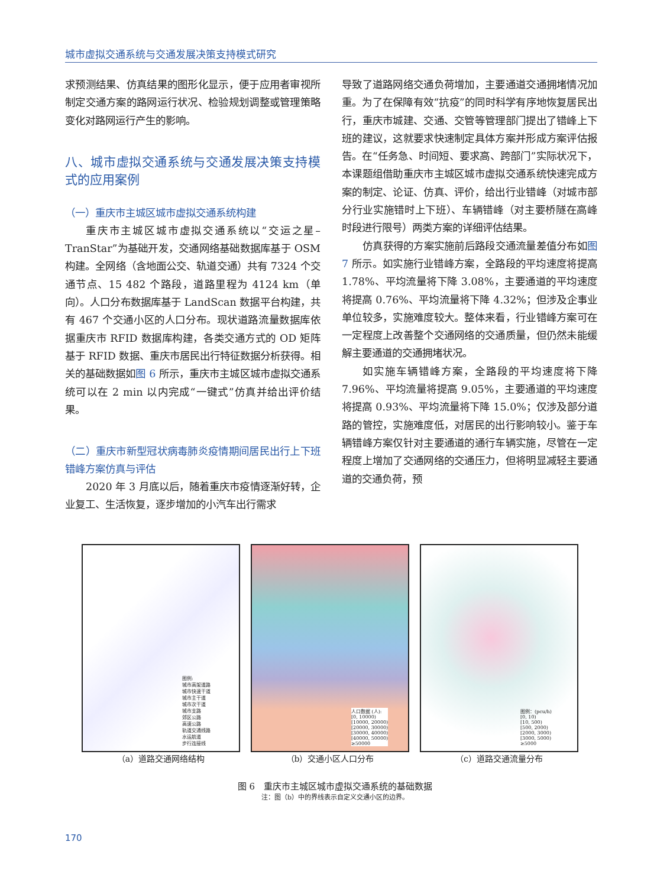城市虚拟交通系统与交通发展决策支持模式研究
求预测结果、仿真结果的图形化显示，便于应用者审视所制定交通方案的路网运行状况、检验规划调整或管理策略变化对路网运行产生的影响。
八、城市虚拟交通系统与交通发展决策支持模式的应用案例
（一）重庆市主城区城市虚拟交通系统构建
重庆市主城区城市虚拟交通系统以“交运之星–TranStar”为基础开发，交通网络基础数据库基于 OSM 构建。全网络（含地面公交、轨道交通）共有 7324 个交通节点、15 482 个路段，道路里程为 4124 km（单向）。人口分布数据库基于 LandScan 数据平台构建，共有 467 个交通小区的人口分布。现状道路流量数据库依据重庆市 RFID 数据库构建，各类交通方式的 OD 矩阵基于 RFID 数据、重庆市居民出行特征数据分析获得。相关的基础数据如图 6 所示，重庆市主城区城市虚拟交通系统可以在 2 min 以内完成“一键式”仿真并给出评价结果。
（二）重庆市新型冠状病毒肺炎疫情期间居民出行上下班错峰方案仿真与评估
2020 年 3 月底以后，随着重庆市疫情逐渐好转，企业复工、生活恢复，逐步增加的小汽车出行需求
导致了道路网络交通负荷增加，主要通道交通拥堵情况加重。为了在保障有效“抗疫”的同时科学有序地恢复居民出行，重庆市城建、交通、交管等管理部门提出了错峰上下班的建议，这就要求快速制定具体方案并形成方案评估报告。在“任务急、时间短、要求高、跨部门”实际状况下，本课题组借助重庆市主城区城市虚拟交通系统快速完成方案的制定、论证、仿真、评价，给出行业错峰（对城市部分行业实施错时上下班）、车辆错峰（对主要桥隧在高峰时段进行限号）两类方案的详细评估结果。
仿真获得的方案实施前后路段交通流量差值分布如图 7 所示。如实施行业错峰方案，全路段的平均速度将提高 1.78%、平均流量将下降 3.08%，主要通道的平均速度将提高 0.76%、平均流量将下降 4.32%；但涉及企事业单位较多，实施难度较大。整体来看，行业错峰方案可在一定程度上改善整个交通网络的交通质量，但仍然未能缓解主要通道的交通拥堵状况。
如实施车辆错峰方案，全路段的平均速度将下降 7.96%、平均流量将提高 9.05%，主要通道的平均速度将提高 0.93%、平均流量将下降 15.0%；仅涉及部分道路的管控，实施难度低，对居民的出行影响较小。鉴于车辆错峰方案仅针对主要通道的通行车辆实施，尽管在一定程度上增加了交通网络的交通压力，但将明显减轻主要通道的交通负荷，预
图例:
城市高架道路
城市快速干道
城市主干道
城市次干道
城市支路
郊区公路
高速公路
轨道交通线路
水运航道
步行连接线
（a）道路交通网络结构
人口数据 (人):
[0, 10000)
[10000, 20000)
[20000, 30000)
[30000, 40000)
[40000, 50000)
≥50000
（b）交通小区人口分布
图例：(pcu/h)
[0, 10)
[10, 500)
[500, 2000)
[2000, 3000)
[3000, 5000)
≥5000
（c）道路交通流量分布
图 6　重庆市主城区城市虚拟交通系统的基础数据
注：图（b）中的界线表示自定义交通小区的边界。
170